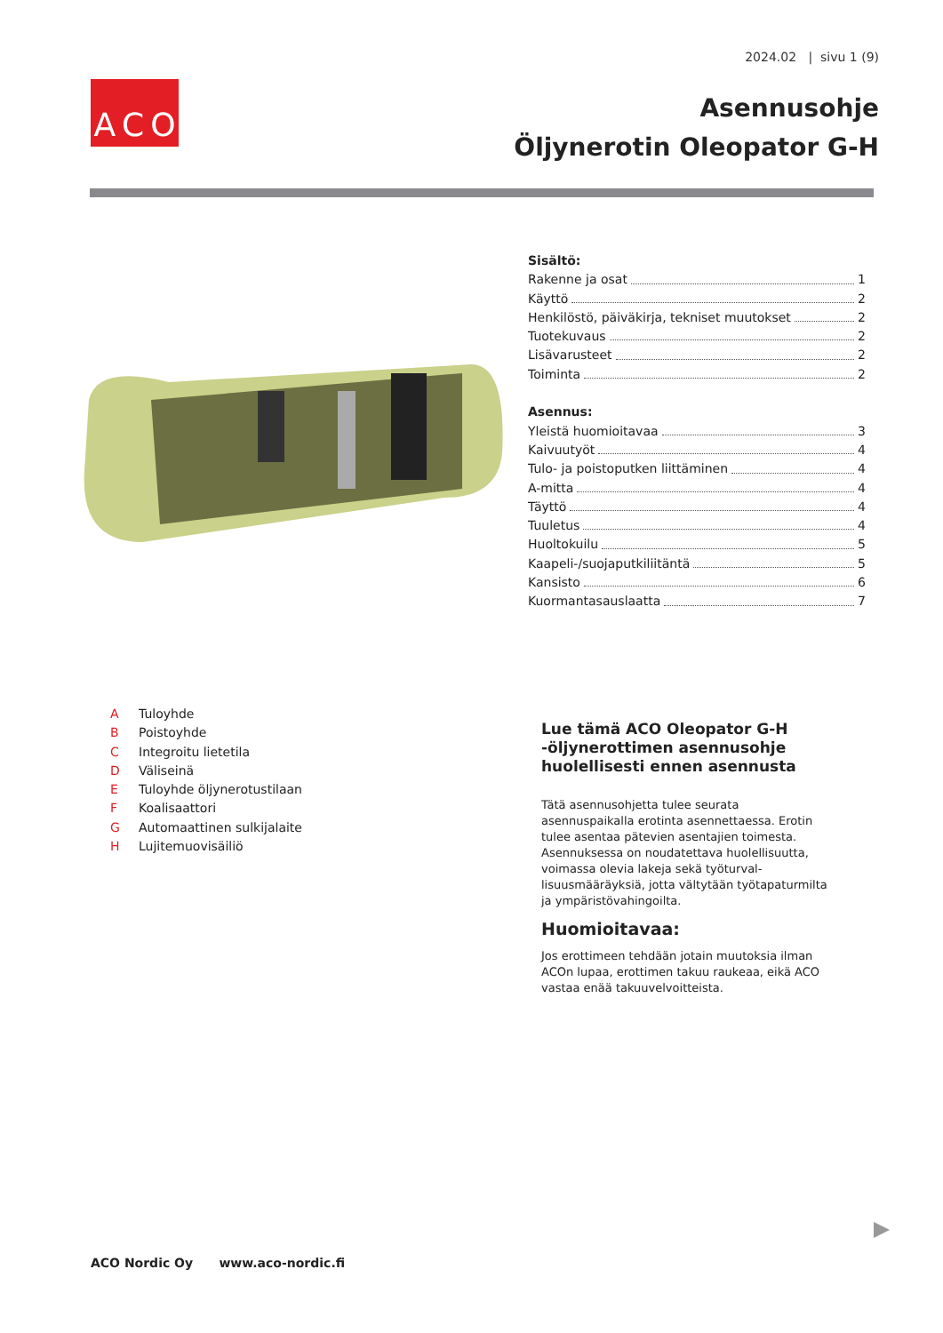2024.02 | sivu 1 (9)
A C O
Asennusohje
Öljynerotin Oleopator G-H
Sisältö:
Rakenne ja osat 1
Käyttö 2
Henkilöstö, päiväkirja, tekniset muutokset 2
Tuotekuvaus 2
Lisävarusteet 2
Toiminta 2
Asennus:
Yleistä huomioitavaa 3
Kaivuutyöt 4
Tulo- ja poistoputken liittäminen 4
A-mitta 4
Täyttö 4
Tuuletus 4
Huoltokuilu 5
Kaapeli-/suojaputkiliitäntä 5
Kansisto 6
Kuormantasauslaatta 7
A Tuloyhde
B Poistoyhde
C Integroitu lietetila
D Väliseinä
E Tuloyhde öljynerotustilaan
F Koalisaattori
G Automaattinen sulkijalaite
H Lujitemuovisäiliö
Lue tämä ACO Oleopator G-H -öljynerot­timen asennusohje huolellisesti ennen asennusta
Tätä asennusohjetta tulee seurata asennuspaikalla erotinta asennettaessa. Erotin tulee asentaa pätevien asentajien toimesta. Asennuksessa on noudatettava huolellisuutta, voimassa olevia lakeja sekä työturval­lisuusmääräyksiä, jotta vältytään työtapaturmilta ja ympäristövahingoilta.
Huomioitavaa:
Jos erottimeen tehdään jotain muutoksia ilman ACOn lupaa, erottimen takuu raukeaa, eikä ACO vastaa enää takuuvelvoitteista.
ACO Nordic Oy www.aco-nordic.fi